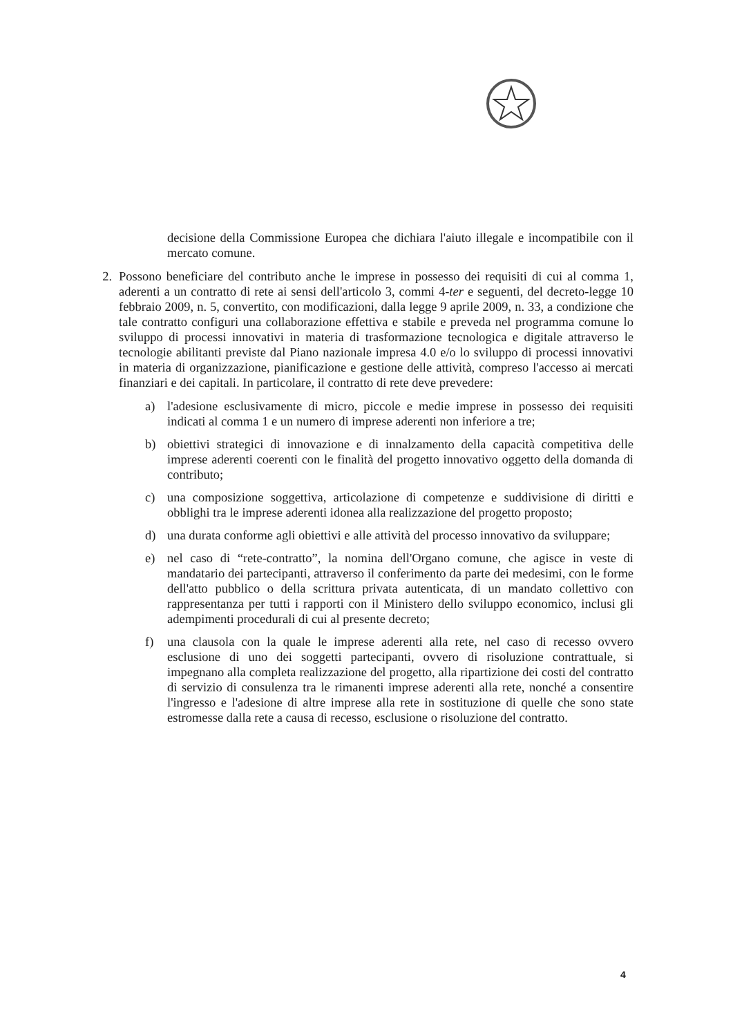decisione della Commissione Europea che dichiara l'aiuto illegale e incompatibile con il mercato comune.
2. Possono beneficiare del contributo anche le imprese in possesso dei requisiti di cui al comma 1, aderenti a un contratto di rete ai sensi dell'articolo 3, commi 4-ter e seguenti, del decreto-legge 10 febbraio 2009, n. 5, convertito, con modificazioni, dalla legge 9 aprile 2009, n. 33, a condizione che tale contratto configuri una collaborazione effettiva e stabile e preveda nel programma comune lo sviluppo di processi innovativi in materia di trasformazione tecnologica e digitale attraverso le tecnologie abilitanti previste dal Piano nazionale impresa 4.0 e/o lo sviluppo di processi innovativi in materia di organizzazione, pianificazione e gestione delle attività, compreso l'accesso ai mercati finanziari e dei capitali. In particolare, il contratto di rete deve prevedere:
a) l'adesione esclusivamente di micro, piccole e medie imprese in possesso dei requisiti indicati al comma 1 e un numero di imprese aderenti non inferiore a tre;
b) obiettivi strategici di innovazione e di innalzamento della capacità competitiva delle imprese aderenti coerenti con le finalità del progetto innovativo oggetto della domanda di contributo;
c) una composizione soggettiva, articolazione di competenze e suddivisione di diritti e obblighi tra le imprese aderenti idonea alla realizzazione del progetto proposto;
d) una durata conforme agli obiettivi e alle attività del processo innovativo da sviluppare;
e) nel caso di “rete-contratto”, la nomina dell'Organo comune, che agisce in veste di mandatario dei partecipanti, attraverso il conferimento da parte dei medesimi, con le forme dell'atto pubblico o della scrittura privata autenticata, di un mandato collettivo con rappresentanza per tutti i rapporti con il Ministero dello sviluppo economico, inclusi gli adempimenti procedurali di cui al presente decreto;
f) una clausola con la quale le imprese aderenti alla rete, nel caso di recesso ovvero esclusione di uno dei soggetti partecipanti, ovvero di risoluzione contrattuale, si impegnano alla completa realizzazione del progetto, alla ripartizione dei costi del contratto di servizio di consulenza tra le rimanenti imprese aderenti alla rete, nonché a consentire l'ingresso e l'adesione di altre imprese alla rete in sostituzione di quelle che sono state estromesse dalla rete a causa di recesso, esclusione o risoluzione del contratto.
4